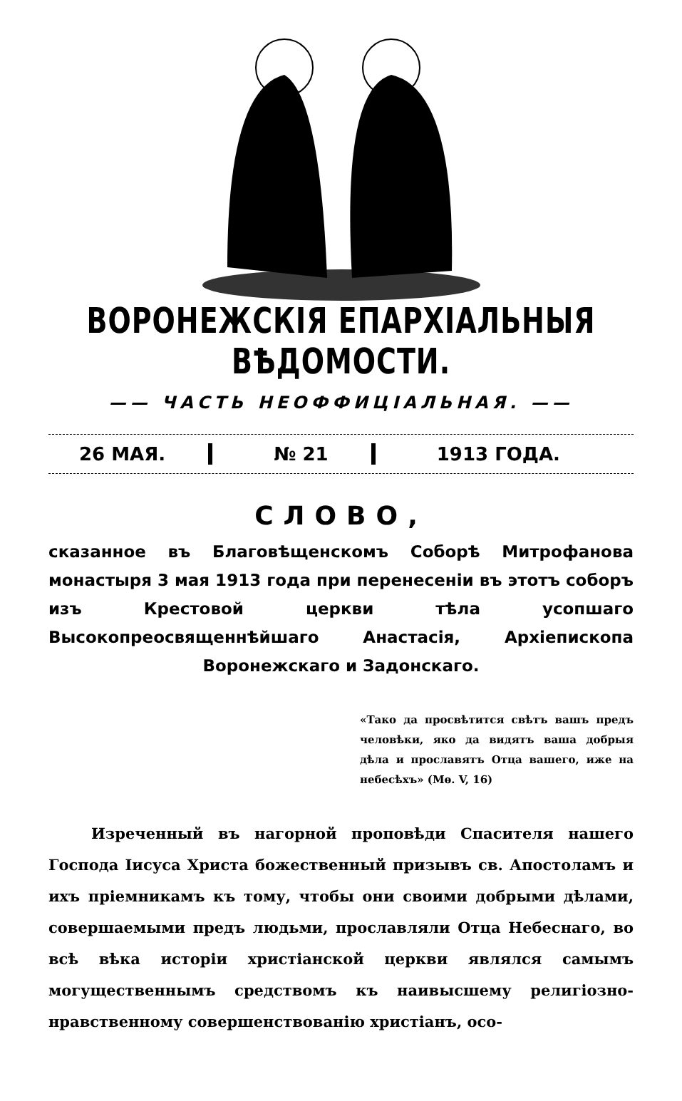ВОРОНЕЖСКІЯ ЕПАРХІАЛЬНЫЯ ВѢДОМОСТИ.
—— ЧАСТЬ НЕОФФИЦІАЛЬНАЯ. ——
26 МАЯ. № 21 1913 ГОДА.
СЛОВО,
сказанное въ Благовѣщенскомъ Соборѣ Митрофанова монастыря 3 мая 1913 года при перенесеніи въ этотъ соборъ изъ Крестовой церкви тѣла усопшаго Высокопреосвященнѣйшаго Анастасія, Архіепископа Воронежскаго и Задонскаго.
«Тако да просвѣтится свѣтъ вашъ предъ человѣки, яко да видятъ ваша добрыя дѣла и прославятъ Отца вашего, иже на небесѣхъ» (Мѳ. V, 16)
Изреченный въ нагорной проповѣди Спасителя нашего Господа Іисуса Христа божественный призывъ св. Апостоламъ и ихъ пріемникамъ къ тому, чтобы они своими добрыми дѣлами, совершаемыми предъ людьми, прославляли Отца Небеснаго, во всѣ вѣка исторіи христіанской церкви являлся самымъ могущественнымъ средствомъ къ наивысшему религіозно-нравственному совершенствованію христіанъ, осо-